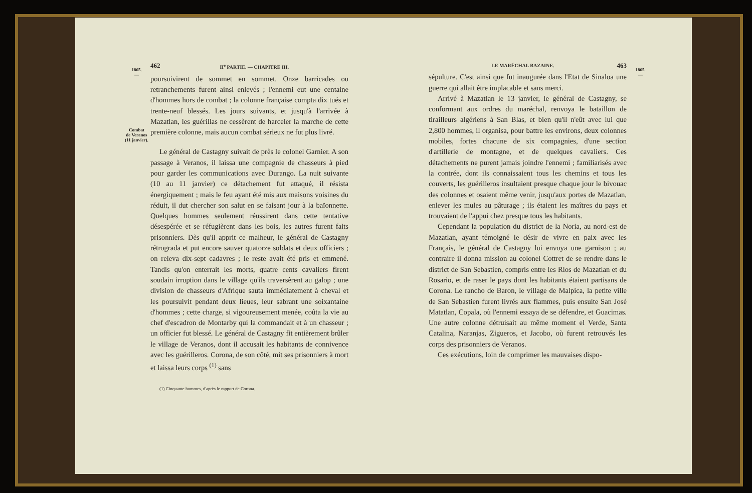1865.
—
Combat
de Veranos
(11 janvier).
462 II<sup>e</sup> PARTIE. — CHAPITRE III.
poursuivirent de sommet en sommet. Onze barricades ou retranchements furent ainsi enlevés ; l'ennemi eut une centaine d'hommes hors de combat ; la colonne française compta dix tués et trente-neuf blessés. Les jours suivants, et jusqu'à l'arrivée à Mazatlan, les guérillas ne cessèrent de harceler la marche de cette première colonne, mais aucun combat sérieux ne fut plus livré.
Le général de Castagny suivait de près le colonel Garnier. A son passage à Veranos, il laissa une compagnie de chasseurs à pied pour garder les communications avec Durango. La nuit suivante (10 au 11 janvier) ce détachement fut attaqué, il résista énergiquement ; mais le feu ayant été mis aux maisons voisines du réduit, il dut chercher son salut en se faisant jour à la baïonnette. Quelques hommes seulement réussirent dans cette tentative désespérée et se réfugièrent dans les bois, les autres furent faits prisonniers. Dès qu'il apprit ce malheur, le général de Castagny rétrograda et put encore sauver quatorze soldats et deux officiers ; on releva dix-sept cadavres ; le reste avait été pris et emmené. Tandis qu'on enterrait les morts, quatre cents cavaliers firent soudain irruption dans le village qu'ils traversèrent au galop ; une division de chasseurs d'Afrique sauta immédiatement à cheval et les poursuivit pendant deux lieues, leur sabrant une soixantaine d'hommes ; cette charge, si vigoureusement menée, coûta la vie au chef d'escadron de Montarby qui la commandait et à un chasseur ; un officier fut blessé. Le général de Castagny fit entièrement brûler le village de Veranos, dont il accusait les habitants de connivence avec les guérilleros. Corona, de son côté, mit ses prisonniers à mort et laissa leurs corps <sup>(1)</sup> sans
(1) Cinquante hommes, d'après le rapport de Corona.
LE MARÉCHAL BAZAINE. 463
sépulture. C'est ainsi que fut inaugurée dans l'Etat de Sinaloa une guerre qui allait être implacable et sans merci.
Arrivé à Mazatlan le 13 janvier, le général de Castagny, se conformant aux ordres du maréchal, renvoya le bataillon de tirailleurs algériens à San Blas, et bien qu'il n'eût avec lui que 2,800 hommes, il organisa, pour battre les environs, deux colonnes mobiles, fortes chacune de six compagnies, d'une section d'artillerie de montagne, et de quelques cavaliers. Ces détachements ne purent jamais joindre l'ennemi ; familiarisés avec la contrée, dont ils connaissaient tous les chemins et tous les couverts, les guérilleros insultaient presque chaque jour le bivouac des colonnes et osaient même venir, jusqu'aux portes de Mazatlan, enlever les mules au pâturage ; ils étaient les maîtres du pays et trouvaient de l'appui chez presque tous les habitants.
Cependant la population du district de la Noria, au nord-est de Mazatlan, ayant témoigné le désir de vivre en paix avec les Français, le général de Castagny lui envoya une garnison ; au contraire il donna mission au colonel Cottret de se rendre dans le district de San Sebastien, compris entre les Rios de Mazatlan et du Rosario, et de raser le pays dont les habitants étaient partisans de Corona. Le rancho de Baron, le village de Malpica, la petite ville de San Sebastien furent livrés aux flammes, puis ensuite San José Matatlan, Copala, où l'ennemi essaya de se défendre, et Guacimas. Une autre colonne détruisait au même moment el Verde, Santa Catalina, Naranjas, Zigueros, et Jacobo, où furent retrouvés les corps des prisonniers de Veranos.
Ces exécutions, loin de comprimer les mauvaises dispo-
1865.
—